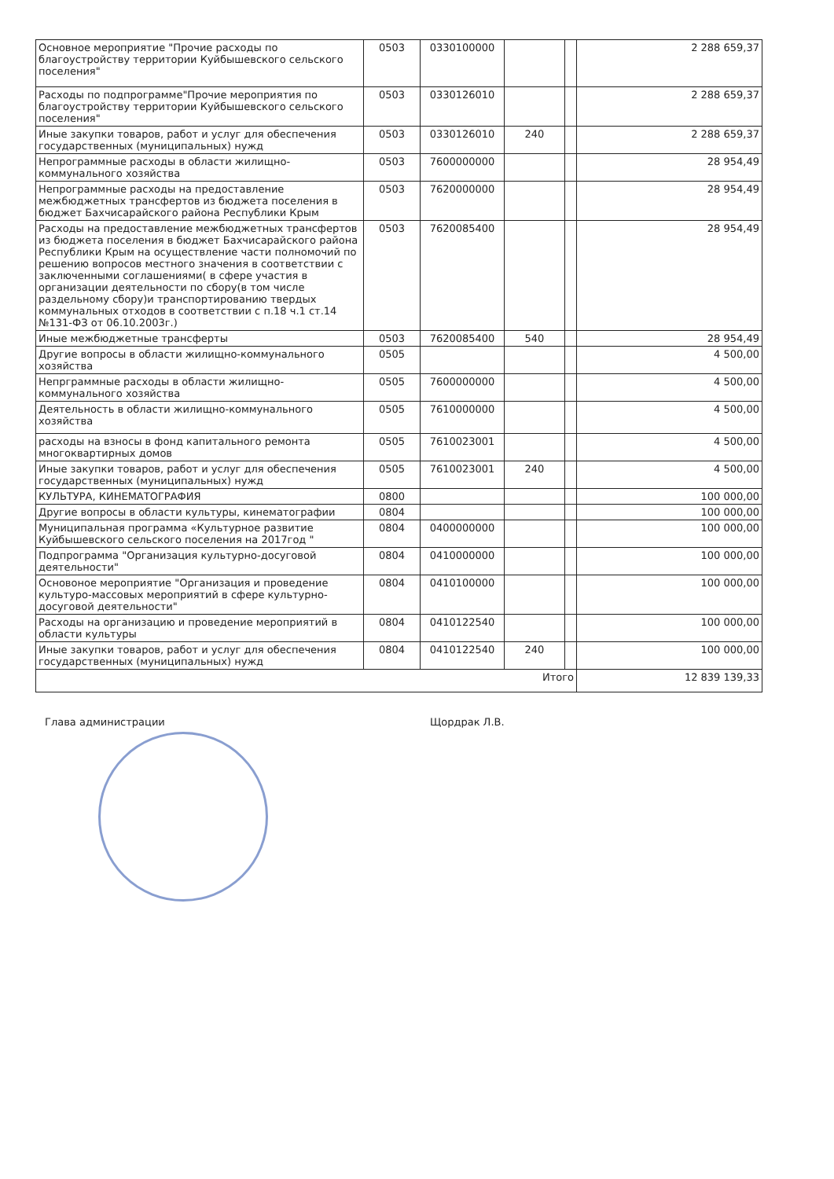| Основное мероприятие "Прочие расходы по благоустройству территории Куйбышевского сельского поселения" | 0503 | 0330100000 | | | 2 288 659,37 |
| Расходы по подпрограмме"Прочие мероприятия по благоустройству территории Куйбышевского сельского поселения" | 0503 | 0330126010 | | | 2 288 659,37 |
| Иные закупки товаров, работ и услуг для обеспечения государственных (муниципальных) нужд | 0503 | 0330126010 | 240 | | 2 288 659,37 |
| Непрограммные расходы в области жилищно-коммунального хозяйства | 0503 | 7600000000 | | | 28 954,49 |
| Непрограммные расходы на предоставление межбюджетных трансфертов из бюджета поселения в бюджет Бахчисарайского района Республики Крым | 0503 | 7620000000 | | | 28 954,49 |
| Расходы на предоставление межбюджетных трансфертов из бюджета поселения в бюджет Бахчисарайского района Республики Крым на осуществление части полномочий по решению вопросов местного значения в соответствии с заключенными соглашениями( в сфере участия в организации деятельности по сбору(в том числе раздельному сбору)и транспортированию твердых коммунальных отходов в соответствии с п.18 ч.1 ст.14 №131-ФЗ от 06.10.2003г.) | 0503 | 7620085400 | | | 28 954,49 |
| Иные межбюджетные трансферты | 0503 | 7620085400 | 540 | | 28 954,49 |
| Другие вопросы в области жилищно-коммунального хозяйства | 0505 | | | | 4 500,00 |
| Непрграммные расходы в области жилищно-коммунального хозяйства | 0505 | 7600000000 | | | 4 500,00 |
| Деятельность в области жилищно-коммунального хозяйства | 0505 | 7610000000 | | | 4 500,00 |
| расходы на взносы в фонд капитального ремонта многоквартирных домов | 0505 | 7610023001 | | | 4 500,00 |
| Иные закупки товаров, работ и услуг для обеспечения государственных (муниципальных) нужд | 0505 | 7610023001 | 240 | | 4 500,00 |
| КУЛЬТУРА, КИНЕМАТОГРАФИЯ | 0800 | | | | 100 000,00 |
| Другие вопросы в области культуры, кинематографии | 0804 | | | | 100 000,00 |
| Муниципальная программа «Культурное развитие Куйбышевского сельского поселения на 2017год " | 0804 | 0400000000 | | | 100 000,00 |
| Подпрограмма "Организация культурно-досуговой деятельности" | 0804 | 0410000000 | | | 100 000,00 |
| Основоное мероприятие "Организация и проведение культуро-массовых мероприятий в сфере культурно-досуговой деятельности" | 0804 | 0410100000 | | | 100 000,00 |
| Расходы на организацию и проведение мероприятий в области культуры | 0804 | 0410122540 | | | 100 000,00 |
| Иные закупки товаров, работ и услуг для обеспечения государственных (муниципальных) нужд | 0804 | 0410122540 | 240 | | 100 000,00 |
| Итого | | | | | 12 839 139,33 |
Глава администрации Щордрак Л.В.